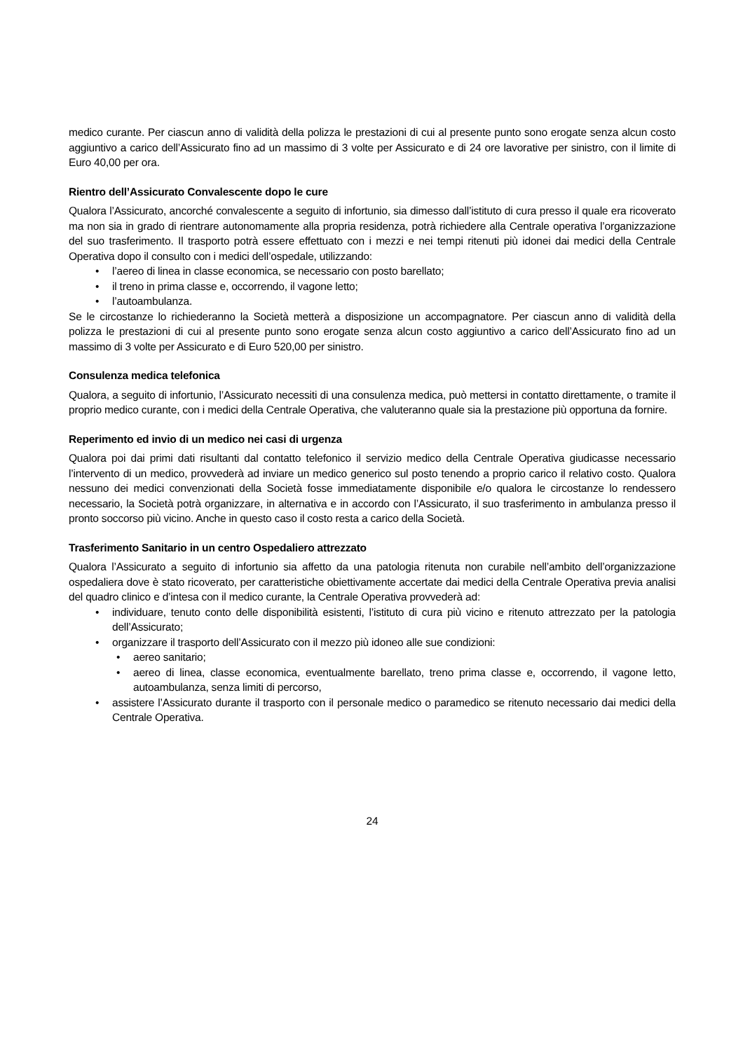medico curante. Per ciascun anno di validità della polizza le prestazioni di cui al presente punto sono erogate senza alcun costo aggiuntivo a carico dell’Assicurato fino ad un massimo di 3 volte per Assicurato e di 24 ore lavorative per sinistro, con il limite di Euro 40,00 per ora.
Rientro dell’Assicurato Convalescente dopo le cure
Qualora l’Assicurato, ancorché convalescente a seguito di infortunio, sia dimesso dall’istituto di cura presso il quale era ricoverato ma non sia in grado di rientrare autonomamente alla propria residenza, potrà richiedere alla Centrale operativa l’organizzazione del suo trasferimento. Il trasporto potrà essere effettuato con i mezzi e nei tempi ritenuti più idonei dai medici della Centrale Operativa dopo il consulto con i medici dell’ospedale, utilizzando:
• l’aereo di linea in classe economica, se necessario con posto barellato;
• il treno in prima classe e, occorrendo, il vagone letto;
• l’autoambulanza.
Se le circostanze lo richiederanno la Società metterà a disposizione un accompagnatore. Per ciascun anno di validità della polizza le prestazioni di cui al presente punto sono erogate senza alcun costo aggiuntivo a carico dell’Assicurato fino ad un massimo di 3 volte per Assicurato e di Euro 520,00 per sinistro.
Consulenza medica telefonica
Qualora, a seguito di infortunio, l’Assicurato necessiti di una consulenza medica, può mettersi in contatto direttamente, o tramite il proprio medico curante, con i medici della Centrale Operativa, che valuteranno quale sia la prestazione più opportuna da fornire.
Reperimento ed invio di un medico nei casi di urgenza
Qualora poi dai primi dati risultanti dal contatto telefonico il servizio medico della Centrale Operativa giudicasse necessario l’intervento di un medico, provvederà ad inviare un medico generico sul posto tenendo a proprio carico il relativo costo. Qualora nessuno dei medici convenzionati della Società fosse immediatamente disponibile e/o qualora le circostanze lo rendessero necessario, la Società potrà organizzare, in alternativa e in accordo con l’Assicurato, il suo trasferimento in ambulanza presso il pronto soccorso più vicino. Anche in questo caso il costo resta a carico della Società.
Trasferimento Sanitario in un centro Ospedaliero attrezzato
Qualora l’Assicurato a seguito di infortunio sia affetto da una patologia ritenuta non curabile nell’ambito dell’organizzazione ospedaliera dove è stato ricoverato, per caratteristiche obiettivamente accertate dai medici della Centrale Operativa previa analisi del quadro clinico e d’intesa con il medico curante, la Centrale Operativa provvederà ad:
• individuare, tenuto conto delle disponibilità esistenti, l’istituto di cura più vicino e ritenuto attrezzato per la patologia dell’Assicurato;
• organizzare il trasporto dell’Assicurato con il mezzo più idoneo alle sue condizioni:
• aereo sanitario;
• aereo di linea, classe economica, eventualmente barellato, treno prima classe e, occorrendo, il vagone letto, autoambulanza, senza limiti di percorso,
• assistere l’Assicurato durante il trasporto con il personale medico o paramedico se ritenuto necessario dai medici della Centrale Operativa.
24